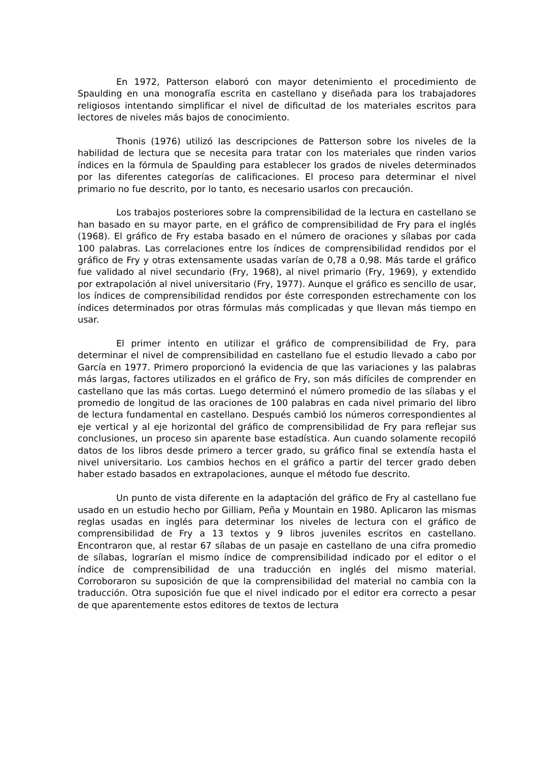En 1972, Patterson elaboró con mayor detenimiento el procedimiento de Spaulding en una monografía escrita en castellano y diseñada para los trabajadores religiosos intentando simplificar el nivel de dificultad de los materiales escritos para lectores de niveles más bajos de conocimiento.
Thonis (1976) utilizó las descripciones de Patterson sobre los niveles de la habilidad de lectura que se necesita para tratar con los materiales que rinden varios índices en la fórmula de Spaulding para establecer los grados de niveles determinados por las diferentes categorías de calificaciones. El proceso para determinar el nivel primario no fue descrito, por lo tanto, es necesario usarlos con precaución.
Los trabajos posteriores sobre la comprensibilidad de la lectura en castellano se han basado en su mayor parte, en el gráfico de comprensibilidad de Fry para el inglés (1968). El gráfico de Fry estaba basado en el número de oraciones y sílabas por cada 100 palabras. Las correlaciones entre los índices de comprensibilidad rendidos por el gráfico de Fry y otras extensamente usadas varían de 0,78 a 0,98. Más tarde el gráfico fue validado al nivel secundario (Fry, 1968), al nivel primario (Fry, 1969), y extendido por extrapolación al nivel universitario (Fry, 1977). Aunque el gráfico es sencillo de usar, los índices de comprensibilidad rendidos por éste corresponden estrechamente con los índices determinados por otras fórmulas más complicadas y que llevan más tiempo en usar.
El primer intento en utilizar el gráfico de comprensibilidad de Fry, para determinar el nivel de comprensibilidad en castellano fue el estudio llevado a cabo por García en 1977. Primero proporcionó la evidencia de que las variaciones y las palabras más largas, factores utilizados en el gráfico de Fry, son más difíciles de comprender en castellano que las más cortas. Luego determinó el número promedio de las sílabas y el promedio de longitud de las oraciones de 100 palabras en cada nivel primario del libro de lectura fundamental en castellano. Después cambió los números correspondientes al eje vertical y al eje horizontal del gráfico de comprensibilidad de Fry para reflejar sus conclusiones, un proceso sin aparente base estadística. Aun cuando solamente recopiló datos de los libros desde primero a tercer grado, su gráfico final se extendía hasta el nivel universitario. Los cambios hechos en el gráfico a partir del tercer grado deben haber estado basados en extrapolaciones, aunque el método fue descrito.
Un punto de vista diferente en la adaptación del gráfico de Fry al castellano fue usado en un estudio hecho por Gilliam, Peña y Mountain en 1980. Aplicaron las mismas reglas usadas en inglés para determinar los niveles de lectura con el gráfico de comprensibilidad de Fry a 13 textos y 9 libros juveniles escritos en castellano. Encontraron que, al restar 67 sílabas de un pasaje en castellano de una cifra promedio de sílabas, lograrían el mismo índice de comprensibilidad indicado por el editor o el índice de comprensibilidad de una traducción en inglés del mismo material. Corroboraron su suposición de que la comprensibilidad del material no cambia con la traducción. Otra suposición fue que el nivel indicado por el editor era correcto a pesar de que aparentemente estos editores de textos de lectura